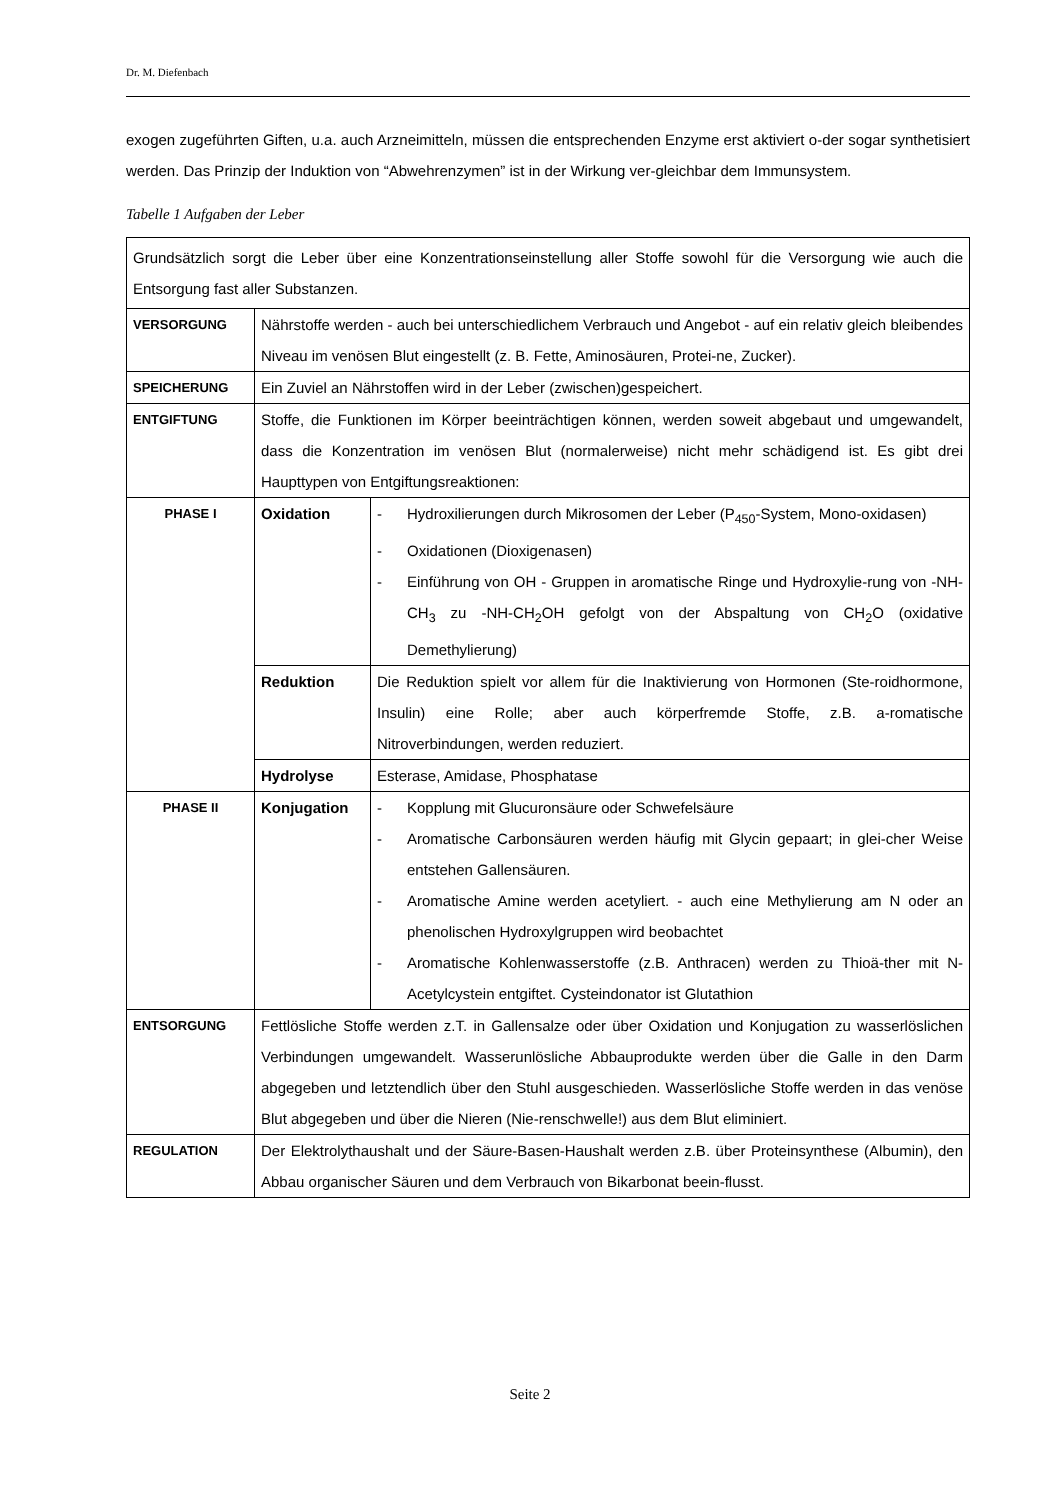Dr. M. Diefenbach
exogen zugeführten Giften, u.a. auch Arzneimitteln, müssen die entsprechenden Enzyme erst aktiviert o-der sogar synthetisiert werden. Das Prinzip der Induktion von “Abwehrenzymen” ist in der Wirkung ver-gleichbar dem Immunsystem.
Tabelle 1 Aufgaben der Leber
| Grundsätzlich sorgt die Leber über eine Konzentrationseinstellung aller Stoffe sowohl für die Versorgung wie auch die Entsorgung fast aller Substanzen. | | |
| VERSORGUNG | Nährstoffe werden - auch bei unterschiedlichem Verbrauch und Angebot - auf ein relativ gleich bleibendes Niveau im venösen Blut eingestellt (z. B. Fette, Aminosäuren, Protei-ne, Zucker). | |
| SPEICHERUNG | Ein Zuviel an Nährstoffen wird in der Leber (zwischen)gespeichert. | |
| ENTGIFTUNG | Stoffe, die Funktionen im Körper beeinträchtigen können, werden soweit abgebaut und umgewandelt, dass die Konzentration im venösen Blut (normalerweise) nicht mehr schädigend ist. Es gibt drei Haupttypen von Entgiftungsreaktionen: | |
| PHASE I | Oxidation | - Hydroxilierungen durch Mikrosomen der Leber (P<sub>450</sub>-System, Mono-oxidasen) - Oxidationen (Dioxigenasen) - Einführung von OH - Gruppen in aromatische Ringe und Hydroxylie-rung von -NH-CH<sub>3</sub> zu -NH-CH<sub>2</sub>OH gefolgt von der Abspaltung von CH<sub>2</sub>O (oxidative Demethylierung) |
| | Reduktion | Die Reduktion spielt vor allem für die Inaktivierung von Hormonen (Ste-roidhormone, Insulin) eine Rolle; aber auch körperfremde Stoffe, z.B. a-romatische Nitroverbindungen, werden reduziert. |
| | Hydrolyse | Esterase, Amidase, Phosphatase |
| PHASE II | Konjugation | - Kopplung mit Glucuronsäure oder Schwefelsäure - Aromatische Carbonsäuren werden häufig mit Glycin gepaart; in glei-cher Weise entstehen Gallensäuren. - Aromatische Amine werden acetyliert. - auch eine Methylierung am N oder an phenolischen Hydroxylgruppen wird beobachtet - Aromatische Kohlenwasserstoffe (z.B. Anthracen) werden zu Thioä-ther mit N-Acetylcystein entgiftet. Cysteindonator ist Glutathion |
| ENTSORGUNG | Fettlösliche Stoffe werden z.T. in Gallensalze oder über Oxidation und Konjugation zu wasserlöslichen Verbindungen umgewandelt. Wasserunlösliche Abbauprodukte werden über die Galle in den Darm abgegeben und letztendlich über den Stuhl ausgeschieden. Wasserlösliche Stoffe werden in das venöse Blut abgegeben und über die Nieren (Nie-renschwelle!) aus dem Blut eliminiert. | |
| REGULATION | Der Elektrolythaushalt und der Säure-Basen-Haushalt werden z.B. über Proteinsynthese (Albumin), den Abbau organischer Säuren und dem Verbrauch von Bikarbonat beein-flusst. | |
Seite 2